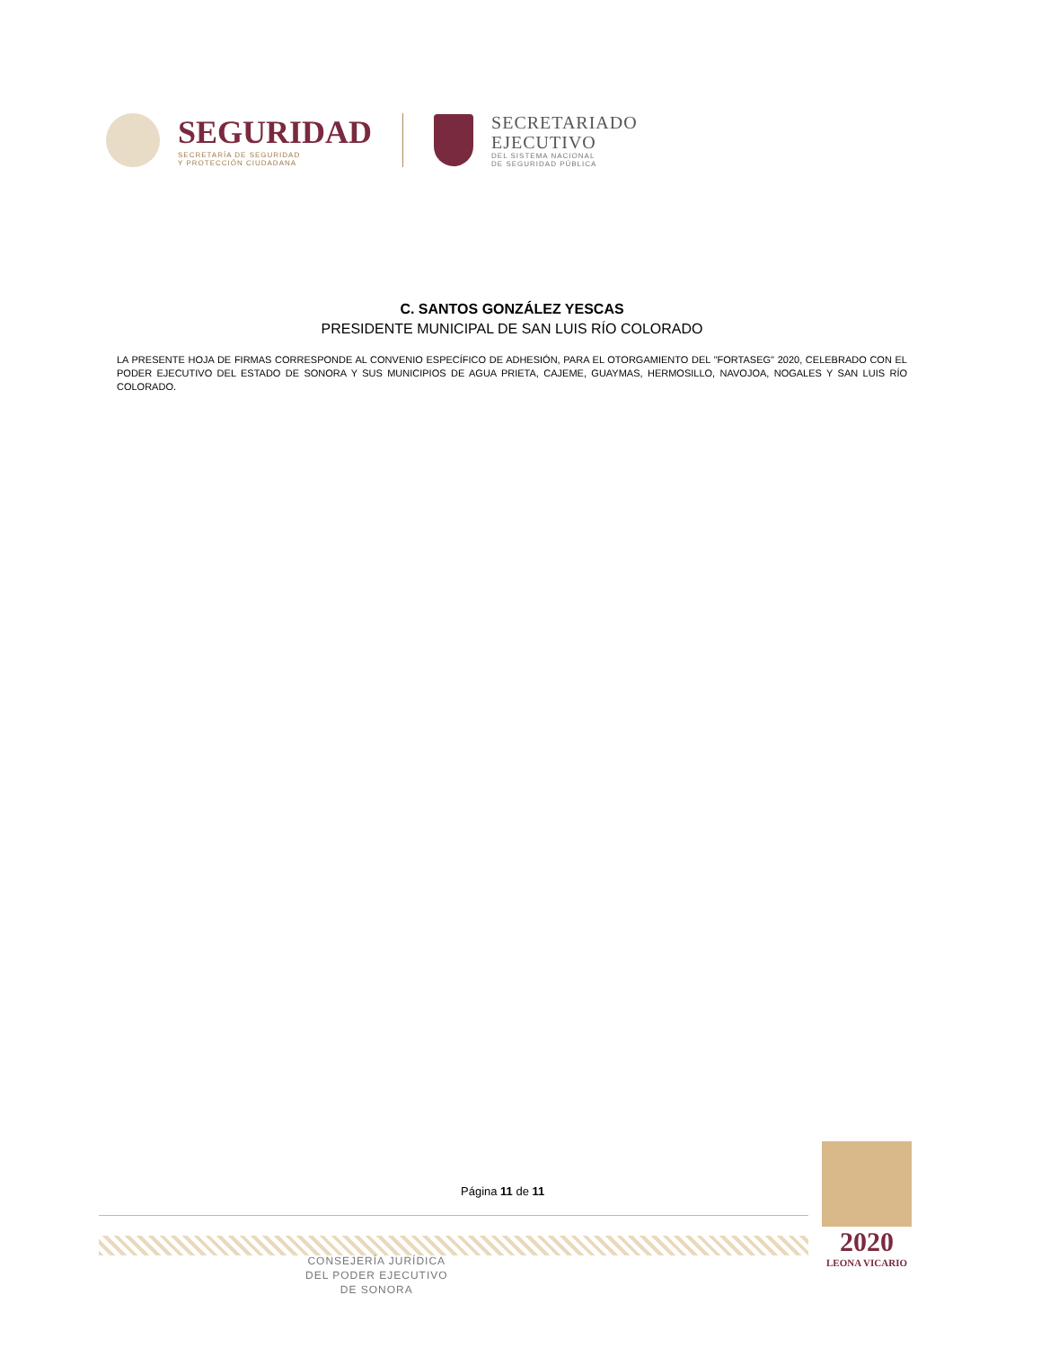SEGURIDAD
SECRETARÍA DE SEGURIDAD
Y PROTECCIÓN CIUDADANA
SECRETARIADO
EJECUTIVO
DEL SISTEMA NACIONAL
DE SEGURIDAD PÚBLICA
C. SANTOS GONZÁLEZ YESCAS
PRESIDENTE MUNICIPAL DE SAN LUIS RÍO COLORADO
LA PRESENTE HOJA DE FIRMAS CORRESPONDE AL CONVENIO ESPECÍFICO DE ADHESIÓN, PARA EL OTORGAMIENTO DEL "FORTASEG" 2020, CELEBRADO CON EL PODER EJECUTIVO DEL ESTADO DE SONORA Y SUS MUNICIPIOS DE AGUA PRIETA, CAJEME, GUAYMAS, HERMOSILLO, NAVOJOA, NOGALES Y SAN LUIS RÍO COLORADO.
Página 11 de 11
CONSEJERÍA JURÍDICA
DEL PODER EJECUTIVO
DE SONORA
2020
LEONA VICARIO